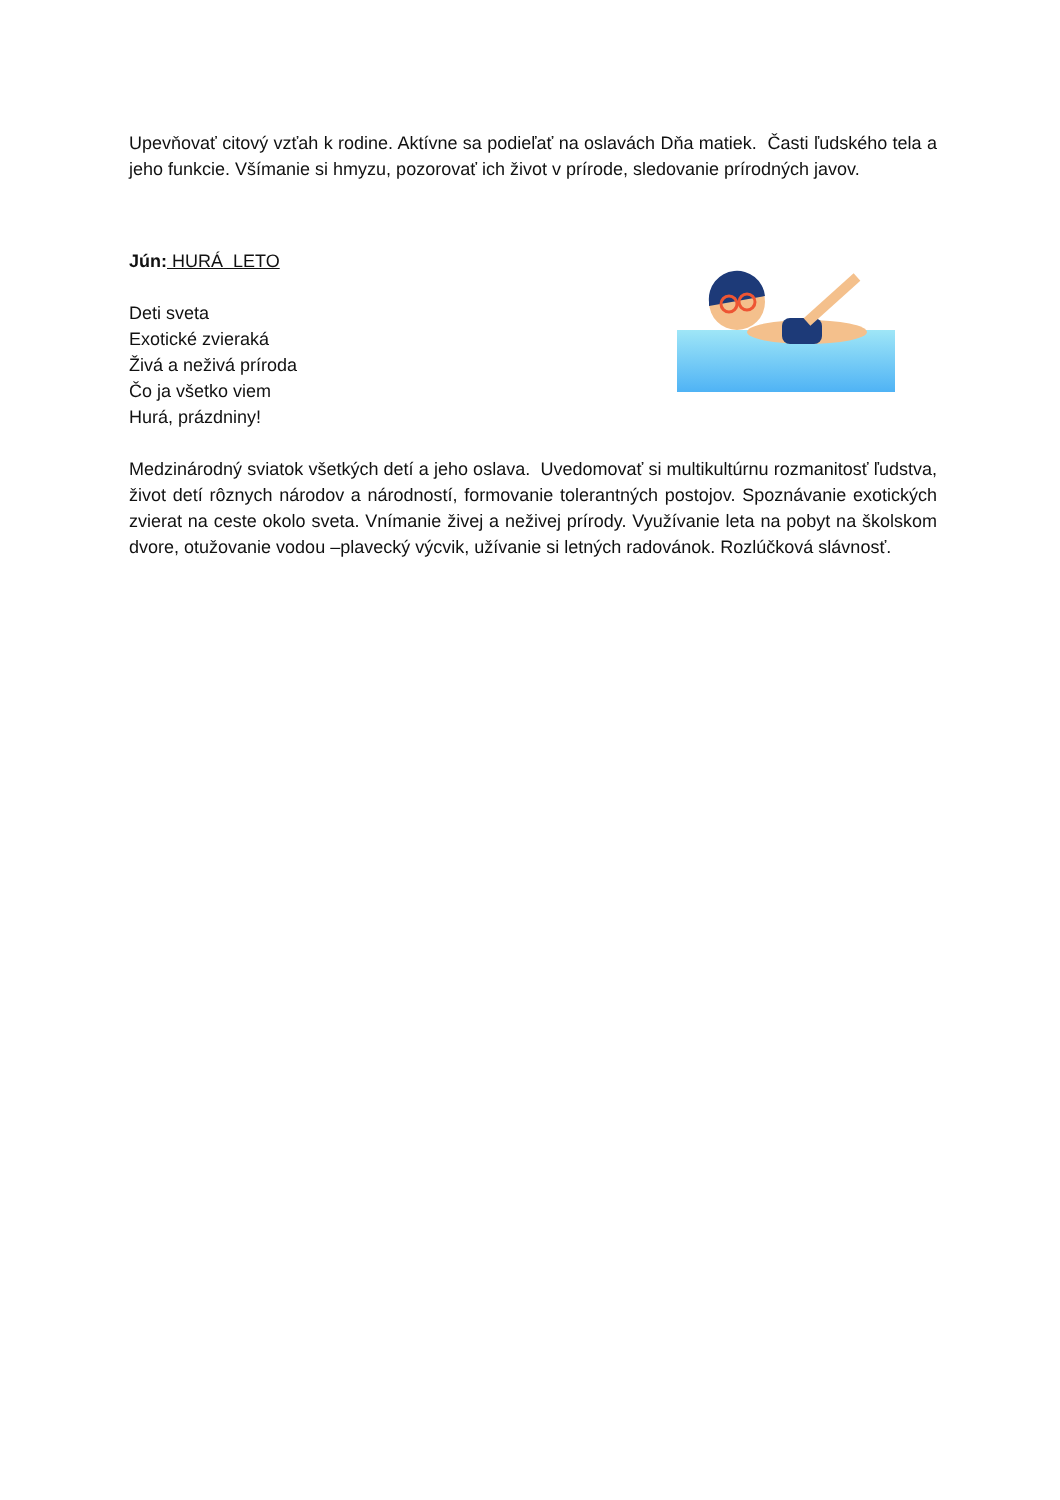Upevňovať citový vzťah k rodine. Aktívne sa podieľať na oslavách Dňa matiek. Časti ľudského tela a jeho funkcie. Všímanie si hmyzu, pozorovať ich život v prírode, sledovanie prírodných javov.
Jún: HURÁ LETO
Deti sveta
Exotické zvieraká
Živá a neživá príroda
Čo ja všetko viem
Hurá, prázdniny!
Medzinárodný sviatok všetkých detí a jeho oslava. Uvedomovať si multikultúrnu rozmanitosť ľudstva, život detí rôznych národov a národností, formovanie tolerantných postojov. Spoznávanie exotických zvierat na ceste okolo sveta. Vnímanie živej a neživej prírody. Využívanie leta na pobyt na školskom dvore, otužovanie vodou –plavecký výcvik, užívanie si letných radovánok. Rozlúčková slávnosť.